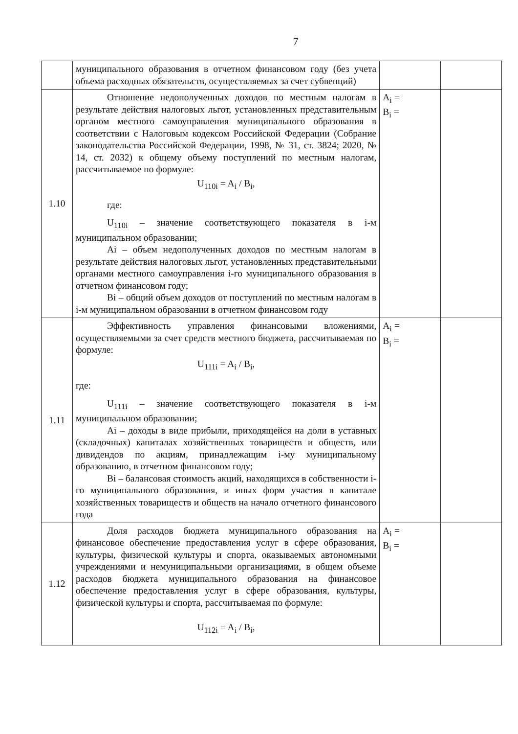7
| | муниципального образования в отчетном финансовом году (без учета объема расходных обязательств, осуществляемых за счет субвенций) | | |
| 1.10 | Отношение недополученных доходов по местным налогам в результате действия налоговых льгот, установленных представительным органом местного самоуправления муниципального образования в соответствии с Налоговым кодексом Российской Федерации (Собрание законодательства Российской Федерации, 1998, № 31, ст. 3824; 2020, № 14, ст. 2032) к общему объему поступлений по местным налогам, рассчитываемое по формуле: U<sub>110i</sub> = A<sub>i</sub> / B<sub>i</sub>, где: U<sub>110i</sub> – значение соответствующего показателя в i-м муниципальном образовании; Ai – объем недополученных доходов по местным налогам в результате действия налоговых льгот, установленных представительными органами местного самоуправления i-го муниципального образования в отчетном финансовом году; Bi – общий объем доходов от поступлений по местным налогам в i-м муниципальном образовании в отчетном финансовом году | A<sub>i</sub> = B<sub>i</sub> = | |
| 1.11 | Эффективность управления финансовыми вложениями, осуществляемыми за счет средств местного бюджета, рассчитываемая по формуле: U<sub>111i</sub> = A<sub>i</sub> / B<sub>i</sub>, где: U<sub>111i</sub> – значение соответствующего показателя в i-м муниципальном образовании; Ai – доходы в виде прибыли, приходящейся на доли в уставных (складочных) капиталах хозяйственных товариществ и обществ, или дивидендов по акциям, принадлежащим i-му муниципальному образованию, в отчетном финансовом году; Bi – балансовая стоимость акций, находящихся в собственности i-го муниципального образования, и иных форм участия в капитале хозяйственных товариществ и обществ на начало отчетного финансового года | A<sub>i</sub> = B<sub>i</sub> = | |
| 1.12 | Доля расходов бюджета муниципального образования на финансовое обеспечение предоставления услуг в сфере образования, культуры, физической культуры и спорта, оказываемых автономными учреждениями и немуниципальными организациями, в общем объеме расходов бюджета муниципального образования на финансовое обеспечение предоставления услуг в сфере образования, культуры, физической культуры и спорта, рассчитываемая по формуле: U<sub>112i</sub> = A<sub>i</sub> / B<sub>i</sub>, | A<sub>i</sub> = B<sub>i</sub> = | |